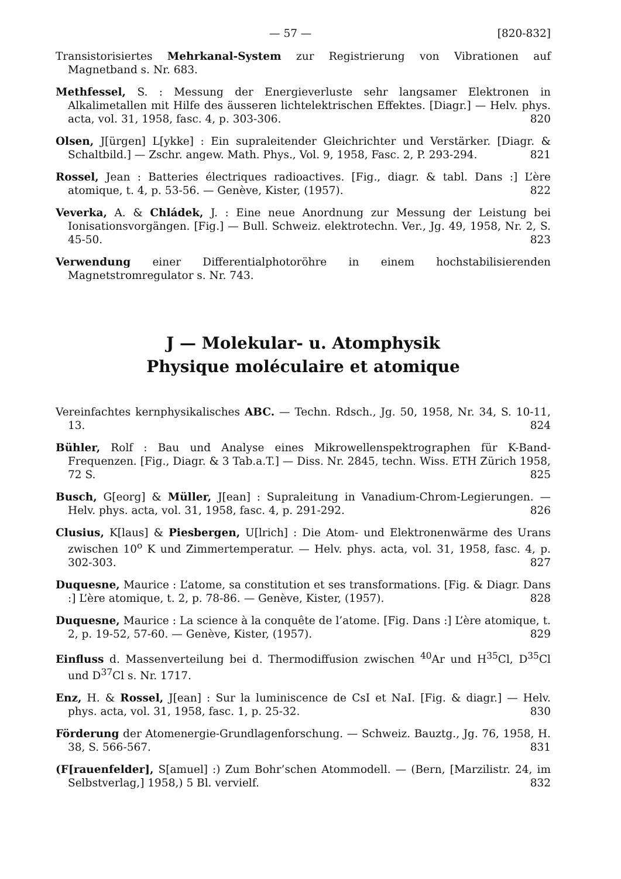— 57 — [820-832]
Transistorisiertes Mehrkanal-System zur Registrierung von Vibrationen auf Magnetband s. Nr. 683.
Methfessel, S. : Messung der Energieverluste sehr langsamer Elektronen in Alkalimetallen mit Hilfe des äusseren lichtelektrischen Effektes. [Diagr.] — Helv. phys. acta, vol. 31, 1958, fasc. 4, p. 303-306. 820
Olsen, J[ürgen] L[ykke] : Ein supraleitender Gleichrichter und Verstärker. [Diagr. & Schaltbild.] — Zschr. angew. Math. Phys., Vol. 9, 1958, Fasc. 2, P. 293-294. 821
Rossel, Jean : Batteries électriques radioactives. [Fig., diagr. & tabl. Dans :] L’ère atomique, t. 4, p. 53-56. — Genève, Kister, (1957). 822
Veverka, A. & Chládek, J. : Eine neue Anordnung zur Messung der Leistung bei Ionisationsvorgängen. [Fig.] — Bull. Schweiz. elektrotechn. Ver., Jg. 49, 1958, Nr. 2, S. 45-50. 823
Verwendung einer Differentialphotoröhre in einem hochstabilisierenden Magnetstromregulator s. Nr. 743.
J — Molekular- u. Atomphysik
Physique moléculaire et atomique
Vereinfachtes kernphysikalisches ABC. — Techn. Rdsch., Jg. 50, 1958, Nr. 34, S. 10-11, 13. 824
Bühler, Rolf : Bau und Analyse eines Mikrowellenspektrographen für K-Band-Frequenzen. [Fig., Diagr. & 3 Tab.a.T.] — Diss. Nr. 2845, techn. Wiss. ETH Zürich 1958, 72 S. 825
Busch, G[eorg] & Müller, J[ean] : Supraleitung in Vanadium-Chrom-Legierungen. — Helv. phys. acta, vol. 31, 1958, fasc. 4, p. 291-292. 826
Clusius, K[laus] & Piesbergen, U[lrich] : Die Atom- und Elektronenwärme des Urans zwischen 10<sup>o</sup> K und Zimmertemperatur. — Helv. phys. acta, vol. 31, 1958, fasc. 4, p. 302-303. 827
Duquesne, Maurice : L’atome, sa constitution et ses transformations. [Fig. & Diagr. Dans :] L’ère atomique, t. 2, p. 78-86. — Genève, Kister, (1957). 828
Duquesne, Maurice : La science à la conquête de l’atome. [Fig. Dans :] L’ère atomique, t. 2, p. 19-52, 57-60. — Genève, Kister, (1957). 829
Einfluss d. Massenverteilung bei d. Thermodiffusion zwischen <sup>40</sup>Ar und H<sup>35</sup>Cl, D<sup>35</sup>Cl und D<sup>37</sup>Cl s. Nr. 1717.
Enz, H. & Rossel, J[ean] : Sur la luminiscence de CsI et NaI. [Fig. & diagr.] — Helv. phys. acta, vol. 31, 1958, fasc. 1, p. 25-32. 830
Förderung der Atomenergie-Grundlagenforschung. — Schweiz. Bauztg., Jg. 76, 1958, H. 38, S. 566-567. 831
(F[rauenfelder], S[amuel] :) Zum Bohr’schen Atommodell. — (Bern, [Marzilistr. 24, im Selbstverlag,] 1958,) 5 Bl. vervielf. 832